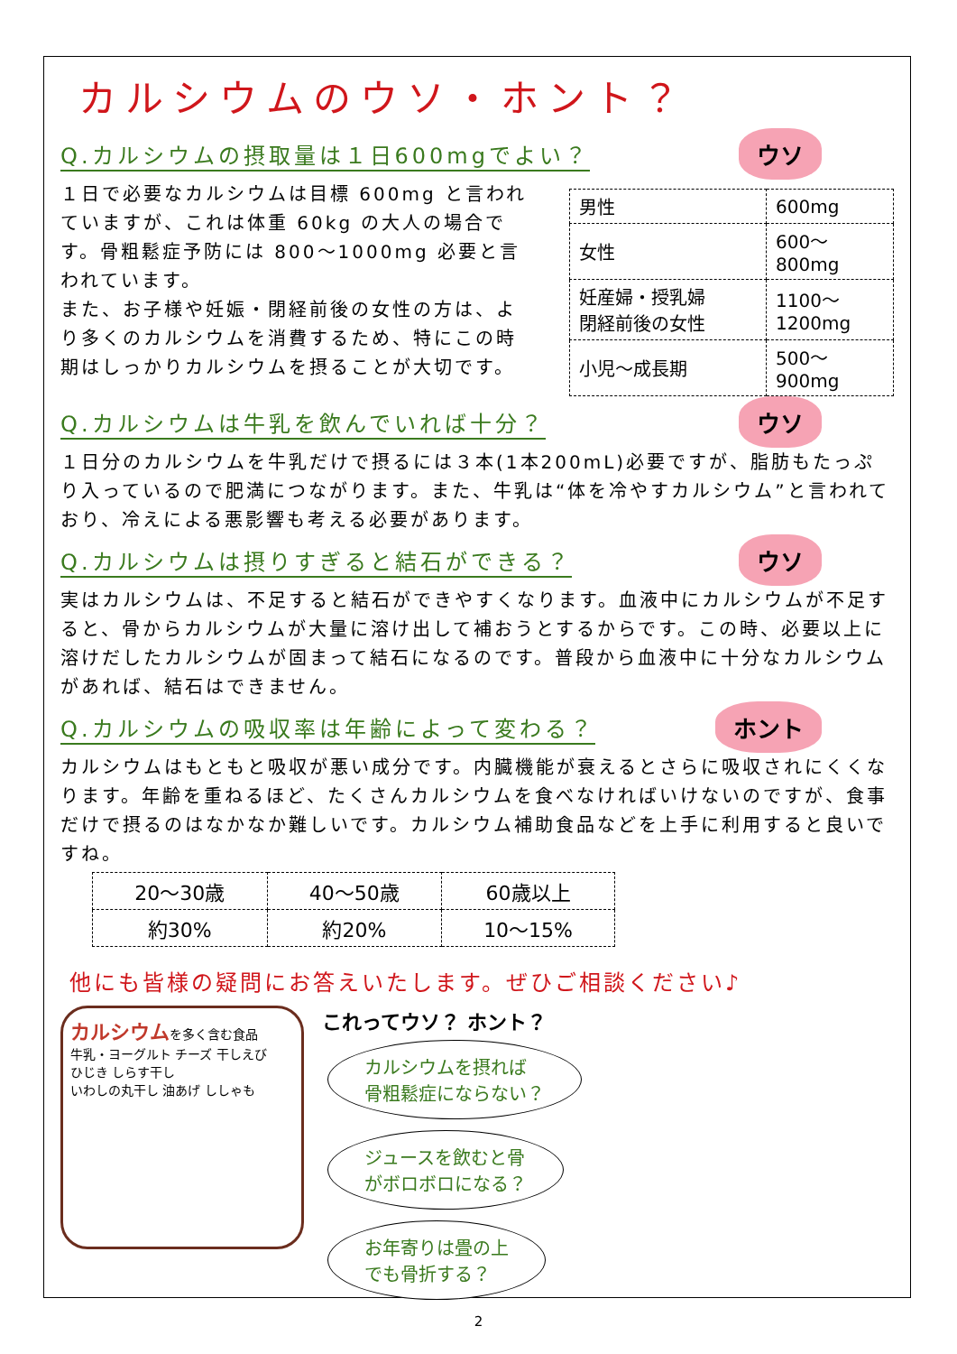カルシウムのウソ・ホント？
Q.カルシウムの摂取量は１日600mgでよい？
ウソ
１日で必要なカルシウムは目標 600mg と言われていますが、これは体重 60kg の大人の場合です。骨粗鬆症予防には 800～1000mg 必要と言われています。
また、お子様や妊娠・閉経前後の女性の方は、より多くのカルシウムを消費するため、特にこの時期はしっかりカルシウムを摂ることが大切です。
| 男性 | 600mg |
| 女性 | 600～ 800mg |
| 妊産婦・授乳婦 閉経前後の女性 | 1100～ 1200mg |
| 小児～成長期 | 500～ 900mg |
Q.カルシウムは牛乳を飲んでいれば十分？
ウソ
１日分のカルシウムを牛乳だけで摂るには３本(1本200mL)必要ですが、脂肪もたっぷり入っているので肥満につながります。また、牛乳は“体を冷やすカルシウム”と言われており、冷えによる悪影響も考える必要があります。
Q.カルシウムは摂りすぎると結石ができる？
ウソ
実はカルシウムは、不足すると結石ができやすくなります。血液中にカルシウムが不足すると、骨からカルシウムが大量に溶け出して補おうとするからです。この時、必要以上に溶けだしたカルシウムが固まって結石になるのです。普段から血液中に十分なカルシウムがあれば、結石はできません。
Q.カルシウムの吸収率は年齢によって変わる？
ホント
カルシウムはもともと吸収が悪い成分です。内臓機能が衰えるとさらに吸収されにくくなります。年齢を重ねるほど、たくさんカルシウムを食べなければいけないのですが、食事だけで摂るのはなかなか難しいです。カルシウム補助食品などを上手に利用すると良いですね。
| 20～30歳 | 40～50歳 | 60歳以上 |
| 約30% | 約20% | 10～15% |
他にも皆様の疑問にお答えいたします。ぜひご相談ください♪
カルシウムを多く含む食品
牛乳・ヨーグルト チーズ 干しえび
ひじき しらす干し
いわしの丸干し 油あげ ししゃも
これってウソ？ ホント？
カルシウムを摂れば
骨粗鬆症にならない？
ジュースを飲むと骨
がボロボロになる？
お年寄りは畳の上
でも骨折する？
2